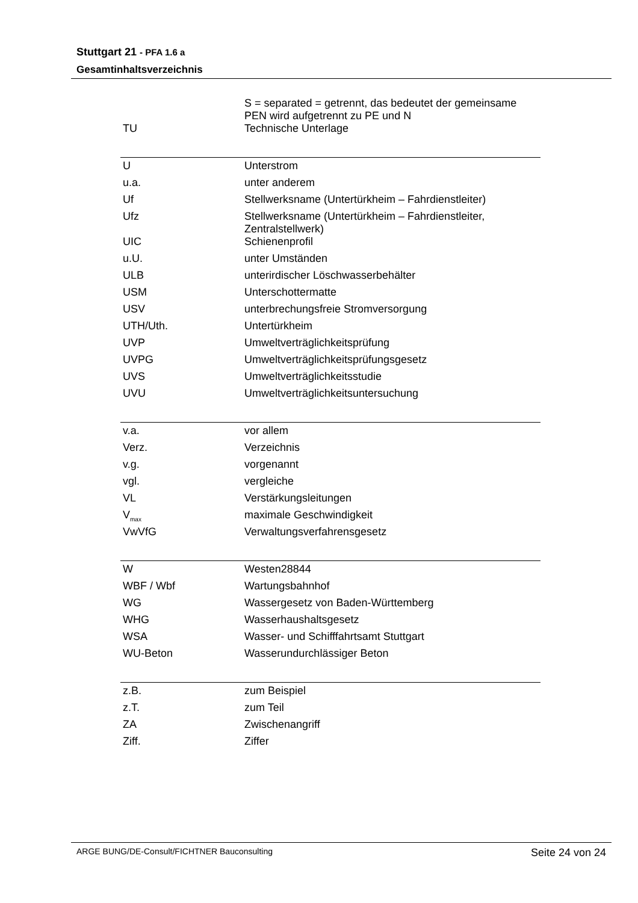Stuttgart 21 - PFA 1.6 a
Gesamtinhaltsverzeichnis
| | S = separated = getrennt, das bedeutet der gemeinsame PEN wird aufgetrennt zu PE und N |
| TU | Technische Unterlage |
| U | Unterstrom |
| u.a. | unter anderem |
| Uf | Stellwerksname (Untertürkheim – Fahrdienstleiter) |
| Ufz | Stellwerksname (Untertürkheim – Fahrdienstleiter, Zentralstellwerk) |
| UIC | Schienenprofil |
| u.U. | unter Umständen |
| ULB | unterirdischer Löschwasserbehälter |
| USM | Unterschottermatte |
| USV | unterbrechungsfreie Stromversorgung |
| UTH/Uth. | Untertürkheim |
| UVP | Umweltverträglichkeitsprüfung |
| UVPG | Umweltverträglichkeitsprüfungsgesetz |
| UVS | Umweltverträglichkeitsstudie |
| UVU | Umweltverträglichkeitsuntersuchung |
| v.a. | vor allem |
| Verz. | Verzeichnis |
| v.g. | vorgenannt |
| vgl. | vergleiche |
| VL | Verstärkungsleitungen |
| V<sub>max</sub> | maximale Geschwindigkeit |
| VwVfG | Verwaltungsverfahrensgesetz |
| W | Westen28844 |
| WBF / Wbf | Wartungsbahnhof |
| WG | Wassergesetz von Baden-Württemberg |
| WHG | Wasserhaushaltsgesetz |
| WSA | Wasser- und Schifffahrtsamt Stuttgart |
| WU-Beton | Wasserundurchlässiger Beton |
| z.B. | zum Beispiel |
| z.T. | zum Teil |
| ZA | Zwischenangriff |
| Ziff. | Ziffer |
ARGE BUNG/DE-Consult/FICHTNER Bauconsulting Seite 24 von 24